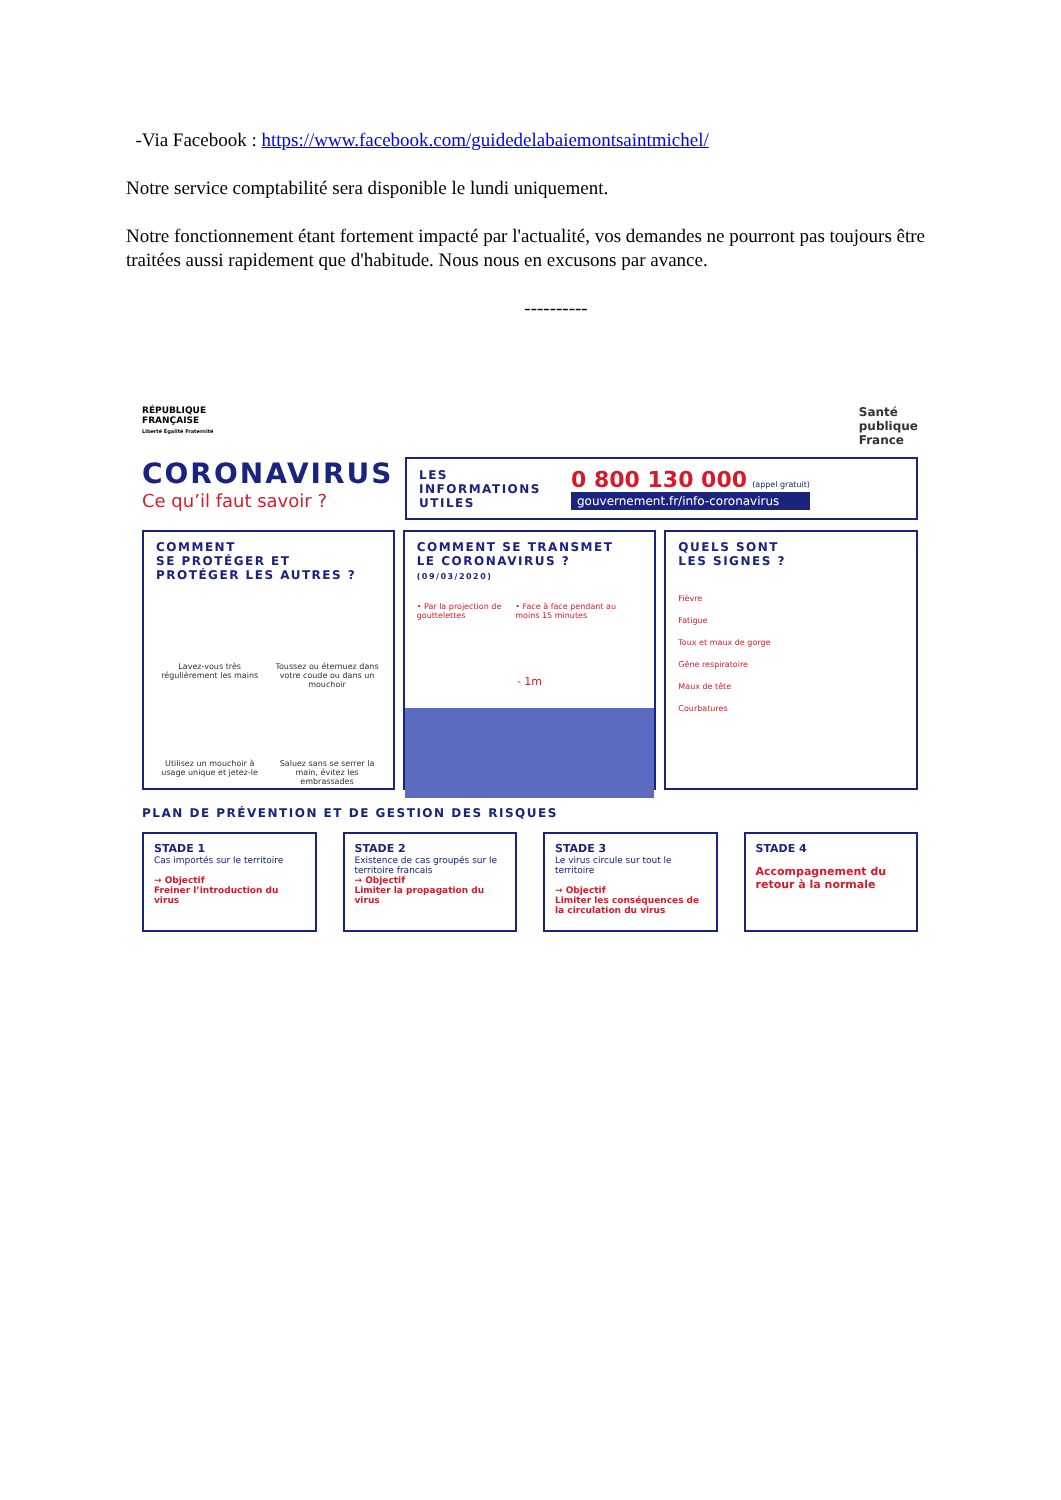-Via Facebook : https://www.facebook.com/guidedelabaiemontsaintmichel/
Notre service comptabilité sera disponible le lundi uniquement.
Notre fonctionnement étant fortement impacté par l'actualité, vos demandes ne pourront pas toujours être traitées aussi rapidement que d'habitude. Nous nous en excusons par avance.
----------
RÉPUBLIQUE
FRANÇAISE
Liberté Égalité Fraternité
Santé
publique
France
CORONAVIRUS
Ce qu’il faut savoir ?
LES
INFORMATIONS
UTILES
0 800 130 000 (appel gratuit)
gouvernement.fr/info-coronavirus
COMMENT
SE PROTÉGER ET
PROTÉGER LES AUTRES ?
Lavez-vous très régulièrement les mains
Toussez ou éternuez dans votre coude ou dans un mouchoir
Utilisez un mouchoir à usage unique et jetez-le
Saluez sans se serrer la main, évitez les embrassades
COMMENT SE TRANSMET
LE CORONAVIRUS ? (09/03/2020)
• Par la projection de gouttelettes • Face à face pendant au moins 15 minutes
- 1m
QUELS SONT
LES SIGNES ?
Fièvre
Fatigue
Toux et maux de gorge
Gêne respiratoire
Maux de tête
Courbatures
PLAN DE PRÉVENTION ET DE GESTION DES RISQUES
STADE 1
Cas importés sur le territoire
→ Objectif
Freiner l’introduction du virus
STADE 2
Existence de cas groupés sur le territoire francais
→ Objectif
Limiter la propagation du virus
STADE 3
Le virus circule sur tout le territoire
→ Objectif
Limiter les conséquences de la circulation du virus
STADE 4
Accompagnement du retour à la normale